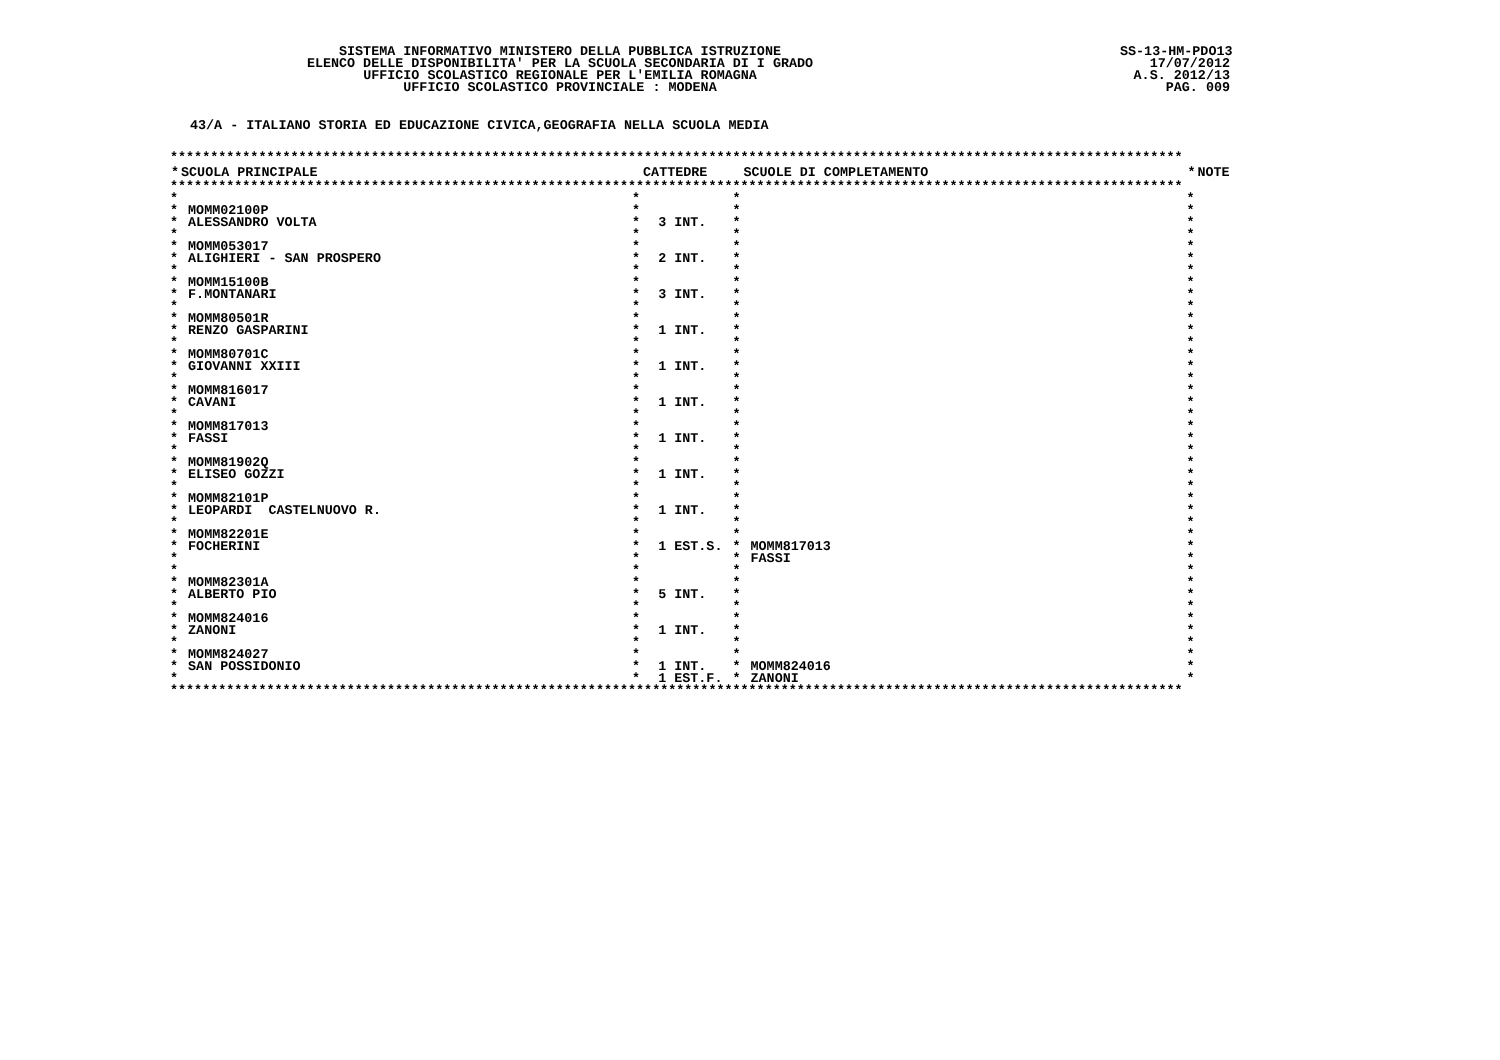SISTEMA INFORMATIVO MINISTERO DELLA PUBBLICA ISTRUZIONE
ELENCO DELLE DISPONIBILITA' PER LA SCUOLA SECONDARIA DI I GRADO
UFFICIO SCOLASTICO REGIONALE PER L'EMILIA ROMAGNA
UFFICIO SCOLASTICO PROVINCIALE : MODENA
SS-13-HM-PDO13
17/07/2012
A.S. 2012/13
PAG. 009
43/A - ITALIANO STORIA ED EDUCAZIONE CIVICA,GEOGRAFIA NELLA SCUOLA MEDIA
| ****************************************************************************************************************************** | | | | | | | |
| * | SCUOLA PRINCIPALE | | CATTEDRE | | SCUOLE DI COMPLETAMENTO | * | NOTE |
| ****************************************************************************************************************************** | | | | | | | |
| * | | * | | * | | * | |
| * | MOMM02100P | * | | * | | * | |
| * | ALESSANDRO VOLTA | * | 3 INT. | * | | * | |
| * | | * | | * | | * | |
| * | MOMM053017 | * | | * | | * | |
| * | ALIGHIERI - SAN PROSPERO | * | 2 INT. | * | | * | |
| * | | * | | * | | * | |
| * | MOMM15100B | * | | * | | * | |
| * | F.MONTANARI | * | 3 INT. | * | | * | |
| * | | * | | * | | * | |
| * | MOMM80501R | * | | * | | * | |
| * | RENZO GASPARINI | * | 1 INT. | * | | * | |
| * | | * | | * | | * | |
| * | MOMM80701C | * | | * | | * | |
| * | GIOVANNI XXIII | * | 1 INT. | * | | * | |
| * | | * | | * | | * | |
| * | MOMM816017 | * | | * | | * | |
| * | CAVANI | * | 1 INT. | * | | * | |
| * | | * | | * | | * | |
| * | MOMM817013 | * | | * | | * | |
| * | FASSI | * | 1 INT. | * | | * | |
| * | | * | | * | | * | |
| * | MOMM81902Q | * | | * | | * | |
| * | ELISEO GOZZI | * | 1 INT. | * | | * | |
| * | | * | | * | | * | |
| * | MOMM82101P | * | | * | | * | |
| * | LEOPARDI CASTELNUOVO R. | * | 1 INT. | * | | * | |
| * | | * | | * | | * | |
| * | MOMM82201E | * | | * | | * | |
| * | FOCHERINI | * | 1 EST.S. | * | MOMM817013 | * | |
| * | | * | | * | FASSI | * | |
| * | | * | | * | | * | |
| * | MOMM82301A | * | | * | | * | |
| * | ALBERTO PIO | * | 5 INT. | * | | * | |
| * | | * | | * | | * | |
| * | MOMM824016 | * | | * | | * | |
| * | ZANONI | * | 1 INT. | * | | * | |
| * | | * | | * | | * | |
| * | MOMM824027 | * | | * | | * | |
| * | SAN POSSIDONIO | * | 1 INT. | * | MOMM824016 | * | |
| * | | * | 1 EST.F. | * | ZANONI | * | |
| ****************************************************************************************************************************** | | | | | | | |